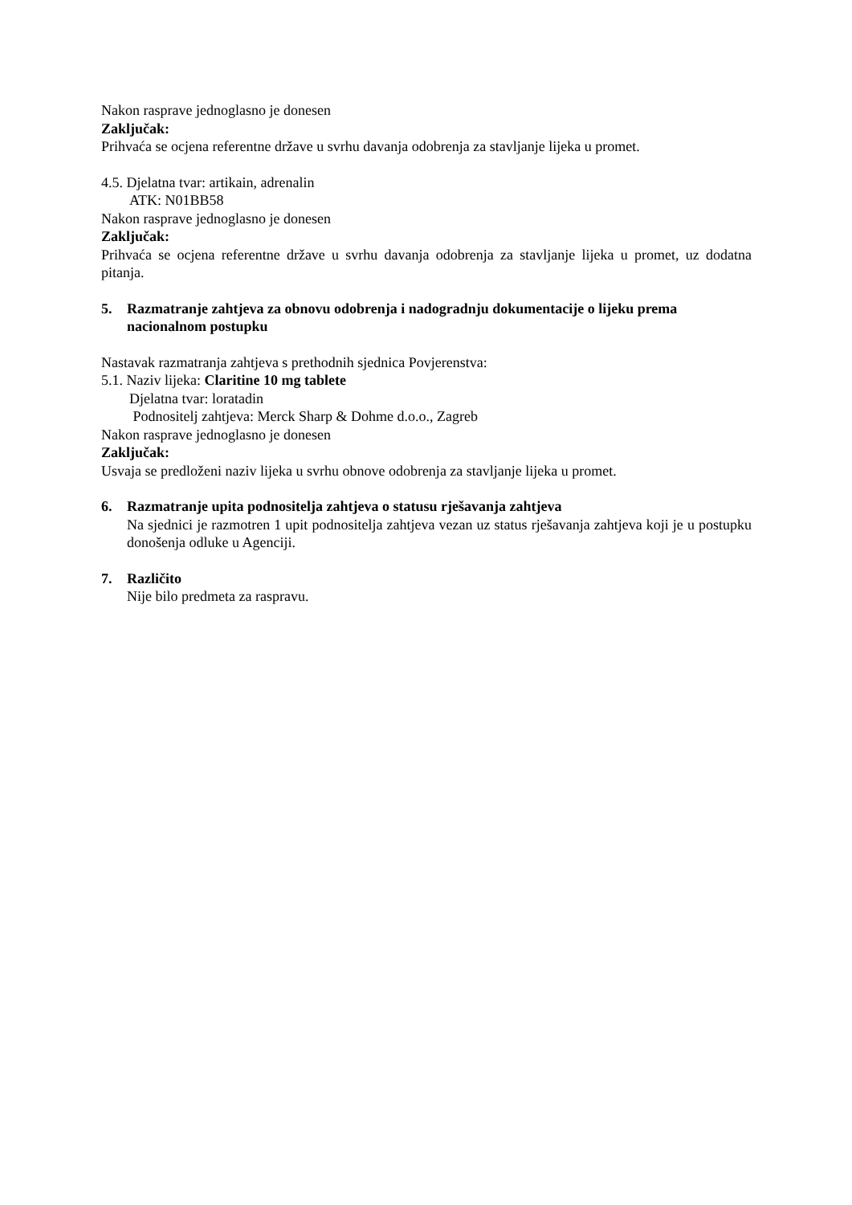Nakon rasprave jednoglasno je donesen
Zaključak:
Prihvaća se ocjena referentne države u svrhu davanja odobrenja za stavljanje lijeka u promet.
4.5. Djelatna tvar: artikain, adrenalin
ATK: N01BB58
Nakon rasprave jednoglasno je donesen
Zaključak:
Prihvaća se ocjena referentne države u svrhu davanja odobrenja za stavljanje lijeka u promet, uz dodatna pitanja.
5. Razmatranje zahtjeva za obnovu odobrenja i nadogradnju dokumentacije o lijeku prema nacionalnom postupku
Nastavak razmatranja zahtjeva s prethodnih sjednica Povjerenstva:
5.1. Naziv lijeka: Claritine 10 mg tablete
Djelatna tvar: loratadin
Podnositelj zahtjeva: Merck Sharp & Dohme d.o.o., Zagreb
Nakon rasprave jednoglasno je donesen
Zaključak:
Usvaja se predloženi naziv lijeka u svrhu obnove odobrenja za stavljanje lijeka u promet.
6. Razmatranje upita podnositelja zahtjeva o statusu rješavanja zahtjeva
Na sjednici je razmotren 1 upit podnositelja zahtjeva vezan uz status rješavanja zahtjeva koji je u postupku donošenja odluke u Agenciji.
7. Različito
Nije bilo predmeta za raspravu.